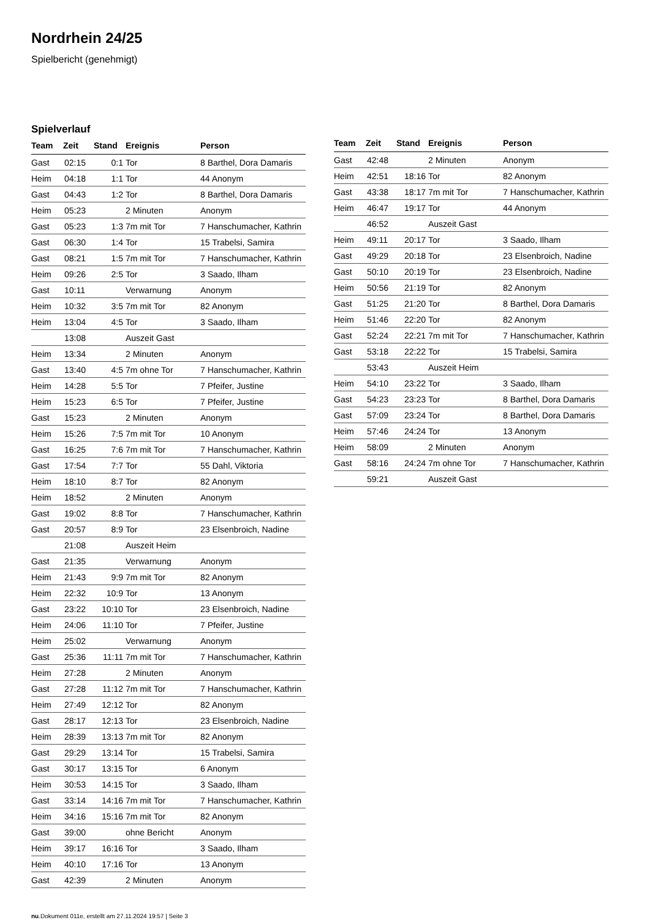Nordrhein 24/25
Spielbericht (genehmigt)
Spielverlauf
| Team | Zeit | Stand | Ereignis | Person |
| --- | --- | --- | --- | --- |
| Gast | 02:15 | 0:1 | Tor | 8 Barthel, Dora Damaris |
| Heim | 04:18 | 1:1 | Tor | 44 Anonym |
| Gast | 04:43 | 1:2 | Tor | 8 Barthel, Dora Damaris |
| Heim | 05:23 | | 2 Minuten | Anonym |
| Gast | 05:23 | 1:3 | 7m mit Tor | 7 Hanschumacher, Kathrin |
| Gast | 06:30 | 1:4 | Tor | 15 Trabelsi, Samira |
| Gast | 08:21 | 1:5 | 7m mit Tor | 7 Hanschumacher, Kathrin |
| Heim | 09:26 | 2:5 | Tor | 3 Saado, Ilham |
| Gast | 10:11 | | Verwarnung | Anonym |
| Heim | 10:32 | 3:5 | 7m mit Tor | 82 Anonym |
| Heim | 13:04 | 4:5 | Tor | 3 Saado, Ilham |
| | 13:08 | | Auszeit Gast | |
| Heim | 13:34 | | 2 Minuten | Anonym |
| Gast | 13:40 | 4:5 | 7m ohne Tor | 7 Hanschumacher, Kathrin |
| Heim | 14:28 | 5:5 | Tor | 7 Pfeifer, Justine |
| Heim | 15:23 | 6:5 | Tor | 7 Pfeifer, Justine |
| Gast | 15:23 | | 2 Minuten | Anonym |
| Heim | 15:26 | 7:5 | 7m mit Tor | 10 Anonym |
| Gast | 16:25 | 7:6 | 7m mit Tor | 7 Hanschumacher, Kathrin |
| Gast | 17:54 | 7:7 | Tor | 55 Dahl, Viktoria |
| Heim | 18:10 | 8:7 | Tor | 82 Anonym |
| Heim | 18:52 | | 2 Minuten | Anonym |
| Gast | 19:02 | 8:8 | Tor | 7 Hanschumacher, Kathrin |
| Gast | 20:57 | 8:9 | Tor | 23 Elsenbroich, Nadine |
| | 21:08 | | Auszeit Heim | |
| Gast | 21:35 | | Verwarnung | Anonym |
| Heim | 21:43 | 9:9 | 7m mit Tor | 82 Anonym |
| Heim | 22:32 | 10:9 | Tor | 13 Anonym |
| Gast | 23:22 | 10:10 | Tor | 23 Elsenbroich, Nadine |
| Heim | 24:06 | 11:10 | Tor | 7 Pfeifer, Justine |
| Heim | 25:02 | | Verwarnung | Anonym |
| Gast | 25:36 | 11:11 | 7m mit Tor | 7 Hanschumacher, Kathrin |
| Heim | 27:28 | | 2 Minuten | Anonym |
| Gast | 27:28 | 11:12 | 7m mit Tor | 7 Hanschumacher, Kathrin |
| Heim | 27:49 | 12:12 | Tor | 82 Anonym |
| Gast | 28:17 | 12:13 | Tor | 23 Elsenbroich, Nadine |
| Heim | 28:39 | 13:13 | 7m mit Tor | 82 Anonym |
| Gast | 29:29 | 13:14 | Tor | 15 Trabelsi, Samira |
| Gast | 30:17 | 13:15 | Tor | 6 Anonym |
| Heim | 30:53 | 14:15 | Tor | 3 Saado, Ilham |
| Gast | 33:14 | 14:16 | 7m mit Tor | 7 Hanschumacher, Kathrin |
| Heim | 34:16 | 15:16 | 7m mit Tor | 82 Anonym |
| Gast | 39:00 | | ohne Bericht | Anonym |
| Heim | 39:17 | 16:16 | Tor | 3 Saado, Ilham |
| Heim | 40:10 | 17:16 | Tor | 13 Anonym |
| Gast | 42:39 | | 2 Minuten | Anonym |
| Team | Zeit | Stand | Ereignis | Person |
| --- | --- | --- | --- | --- |
| Gast | 42:48 | | 2 Minuten | Anonym |
| Heim | 42:51 | 18:16 | Tor | 82 Anonym |
| Gast | 43:38 | 18:17 | 7m mit Tor | 7 Hanschumacher, Kathrin |
| Heim | 46:47 | 19:17 | Tor | 44 Anonym |
| | 46:52 | | Auszeit Gast | |
| Heim | 49:11 | 20:17 | Tor | 3 Saado, Ilham |
| Gast | 49:29 | 20:18 | Tor | 23 Elsenbroich, Nadine |
| Gast | 50:10 | 20:19 | Tor | 23 Elsenbroich, Nadine |
| Heim | 50:56 | 21:19 | Tor | 82 Anonym |
| Gast | 51:25 | 21:20 | Tor | 8 Barthel, Dora Damaris |
| Heim | 51:46 | 22:20 | Tor | 82 Anonym |
| Gast | 52:24 | 22:21 | 7m mit Tor | 7 Hanschumacher, Kathrin |
| Gast | 53:18 | 22:22 | Tor | 15 Trabelsi, Samira |
| | 53:43 | | Auszeit Heim | |
| Heim | 54:10 | 23:22 | Tor | 3 Saado, Ilham |
| Gast | 54:23 | 23:23 | Tor | 8 Barthel, Dora Damaris |
| Gast | 57:09 | 23:24 | Tor | 8 Barthel, Dora Damaris |
| Heim | 57:46 | 24:24 | Tor | 13 Anonym |
| Heim | 58:09 | | 2 Minuten | Anonym |
| Gast | 58:16 | 24:24 | 7m ohne Tor | 7 Hanschumacher, Kathrin |
| | 59:21 | | Auszeit Gast | |
nu.Dokument 011e, erstellt am 27.11.2024 19:57 | Seite 3